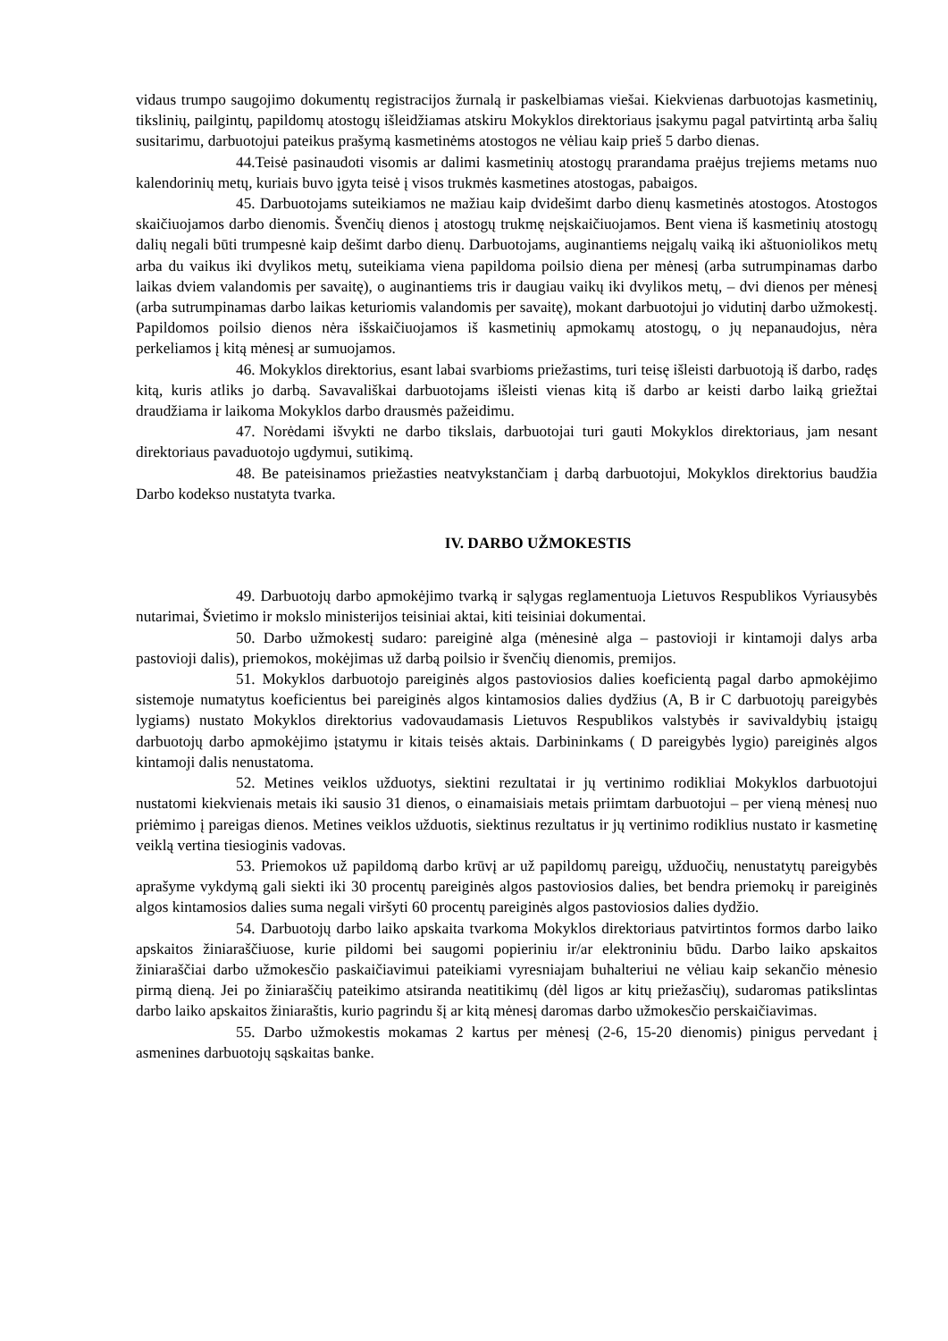vidaus trumpo saugojimo dokumentų registracijos žurnalą ir paskelbiamas viešai. Kiekvienas darbuotojas kasmetinių, tikslinių, pailgintų, papildomų atostogų išleidžiamas atskiru Mokyklos direktoriaus įsakymu pagal patvirtintą arba šalių susitarimu, darbuotojui pateikus prašymą kasmetinėms atostogos ne vėliau kaip prieš 5 darbo dienas.
44.Teisė pasinaudoti visomis ar dalimi kasmetinių atostogų prarandama praėjus trejiems metams nuo kalendorinių metų, kuriais buvo įgyta teisė į visos trukmės kasmetines atostogas, pabaigos.
45. Darbuotojams suteikiamos ne mažiau kaip dvidešimt darbo dienų kasmetinės atostogos. Atostogos skaičiuojamos darbo dienomis. Švenčių dienos į atostogų trukmę neįskaičiuojamos. Bent viena iš kasmetinių atostogų dalių negali būti trumpesnė kaip dešimt darbo dienų. Darbuotojams, auginantiems neįgalų vaiką iki aštuoniolikos metų arba du vaikus iki dvylikos metų, suteikiama viena papildoma poilsio diena per mėnesį (arba sutrumpinamas darbo laikas dviem valandomis per savaitę), o auginantiems tris ir daugiau vaikų iki dvylikos metų, – dvi dienos per mėnesį (arba sutrumpinamas darbo laikas keturiomis valandomis per savaitę), mokant darbuotojui jo vidutinį darbo užmokestį. Papildomos poilsio dienos nėra išskaičiuojamos iš kasmetinių apmokamų atostogų, o jų nepanaudojus, nėra perkeliamos į kitą mėnesį ar sumuojamos.
46. Mokyklos direktorius, esant labai svarbioms priežastims, turi teisę išleisti darbuotoją iš darbo, radęs kitą, kuris atliks jo darbą. Savavališkai darbuotojams išleisti vienas kitą iš darbo ar keisti darbo laiką griežtai draudžiama ir laikoma Mokyklos darbo drausmės pažeidimu.
47. Norėdami išvykti ne darbo tikslais, darbuotojai turi gauti Mokyklos direktoriaus, jam nesant direktoriaus pavaduotojo ugdymui, sutikimą.
48. Be pateisinamos priežasties neatvykstančiam į darbą darbuotojui, Mokyklos direktorius baudžia Darbo kodekso nustatyta tvarka.
IV. DARBO UŽMOKESTIS
49. Darbuotojų darbo apmokėjimo tvarką ir sąlygas reglamentuoja Lietuvos Respublikos Vyriausybės nutarimai, Švietimo ir mokslo ministerijos teisiniai aktai, kiti teisiniai dokumentai.
50. Darbo užmokestį sudaro: pareiginė alga (mėnesinė alga – pastovioji ir kintamoji dalys arba pastovioji dalis), priemokos, mokėjimas už darbą poilsio ir švenčių dienomis, premijos.
51. Mokyklos darbuotojo pareiginės algos pastoviosios dalies koeficientą pagal darbo apmokėjimo sistemoje numatytus koeficientus bei pareiginės algos kintamosios dalies dydžius (A, B ir C darbuotojų pareigybės lygiams) nustato Mokyklos direktorius vadovaudamasis Lietuvos Respublikos valstybės ir savivaldybių įstaigų darbuotojų darbo apmokėjimo įstatymu ir kitais teisės aktais. Darbininkams ( D pareigybės lygio) pareiginės algos kintamoji dalis nenustatoma.
52. Metines veiklos užduotys, siektini rezultatai ir jų vertinimo rodikliai Mokyklos darbuotojui nustatomi kiekvienais metais iki sausio 31 dienos, o einamaisiais metais priimtam darbuotojui – per vieną mėnesį nuo priėmimo į pareigas dienos. Metines veiklos užduotis, siektinus rezultatus ir jų vertinimo rodiklius nustato ir kasmetinę veiklą vertina tiesioginis vadovas.
53. Priemokos už papildomą darbo krūvį ar už papildomų pareigų, užduočių, nenustatytų pareigybės aprašyme vykdymą gali siekti iki 30 procentų pareiginės algos pastoviosios dalies, bet bendra priemokų ir pareiginės algos kintamosios dalies suma negali viršyti 60 procentų pareiginės algos pastoviosios dalies dydžio.
54. Darbuotojų darbo laiko apskaita tvarkoma Mokyklos direktoriaus patvirtintos formos darbo laiko apskaitos žiniaraščiuose, kurie pildomi bei saugomi popieriniu ir/ar elektroniniu būdu. Darbo laiko apskaitos žiniaraščiai darbo užmokesčio paskaičiavimui pateikiami vyresniajam buhalteriui ne vėliau kaip sekančio mėnesio pirmą dieną. Jei po žiniaraščių pateikimo atsiranda neatitikimų (dėl ligos ar kitų priežasčių), sudaromas patikslintas darbo laiko apskaitos žiniaraštis, kurio pagrindu šį ar kitą mėnesį daromas darbo užmokesčio perskaičiavimas.
55. Darbo užmokestis mokamas 2 kartus per mėnesį (2-6, 15-20 dienomis) pinigus pervedant į asmenines darbuotojų sąskaitas banke.